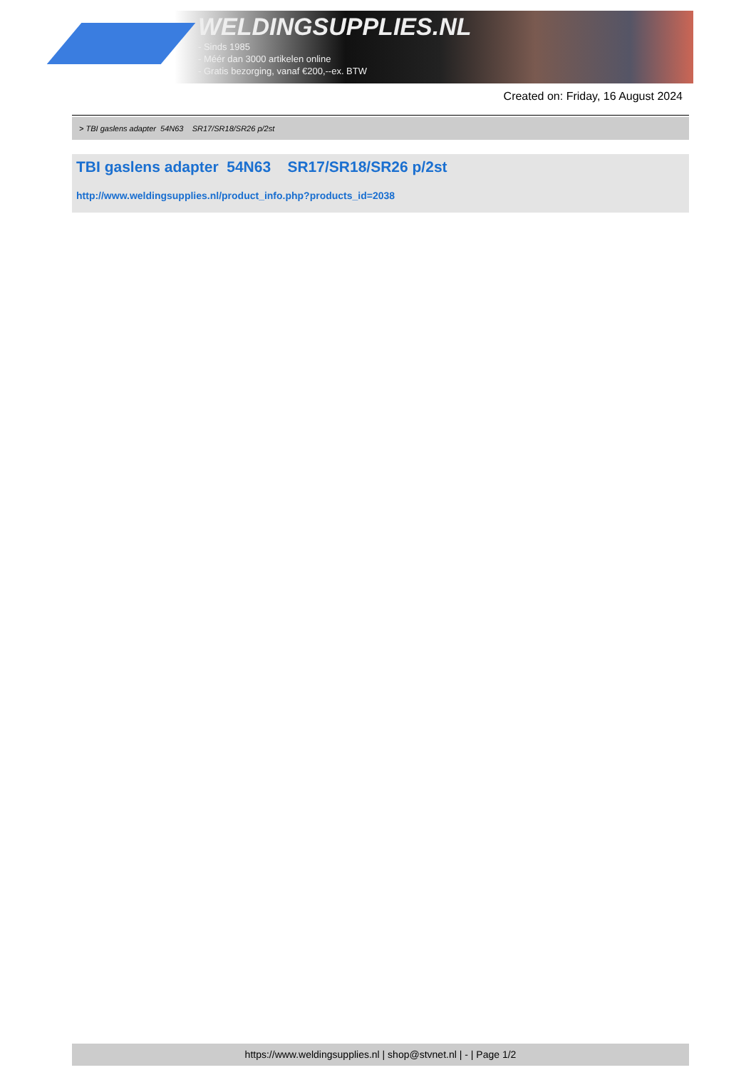WELDINGSUPPLIES.NL
- Sinds 1985
- Méér dan 3000 artikelen online
- Gratis bezorging, vanaf €200,--ex. BTW
Created on: Friday, 16 August 2024
> TBI gaslens adapter 54N63 SR17/SR18/SR26 p/2st
TBI gaslens adapter 54N63 SR17/SR18/SR26 p/2st
http://www.weldingsupplies.nl/product_info.php?products_id=2038
https://www.weldingsupplies.nl | shop@stvnet.nl | - | Page 1/2